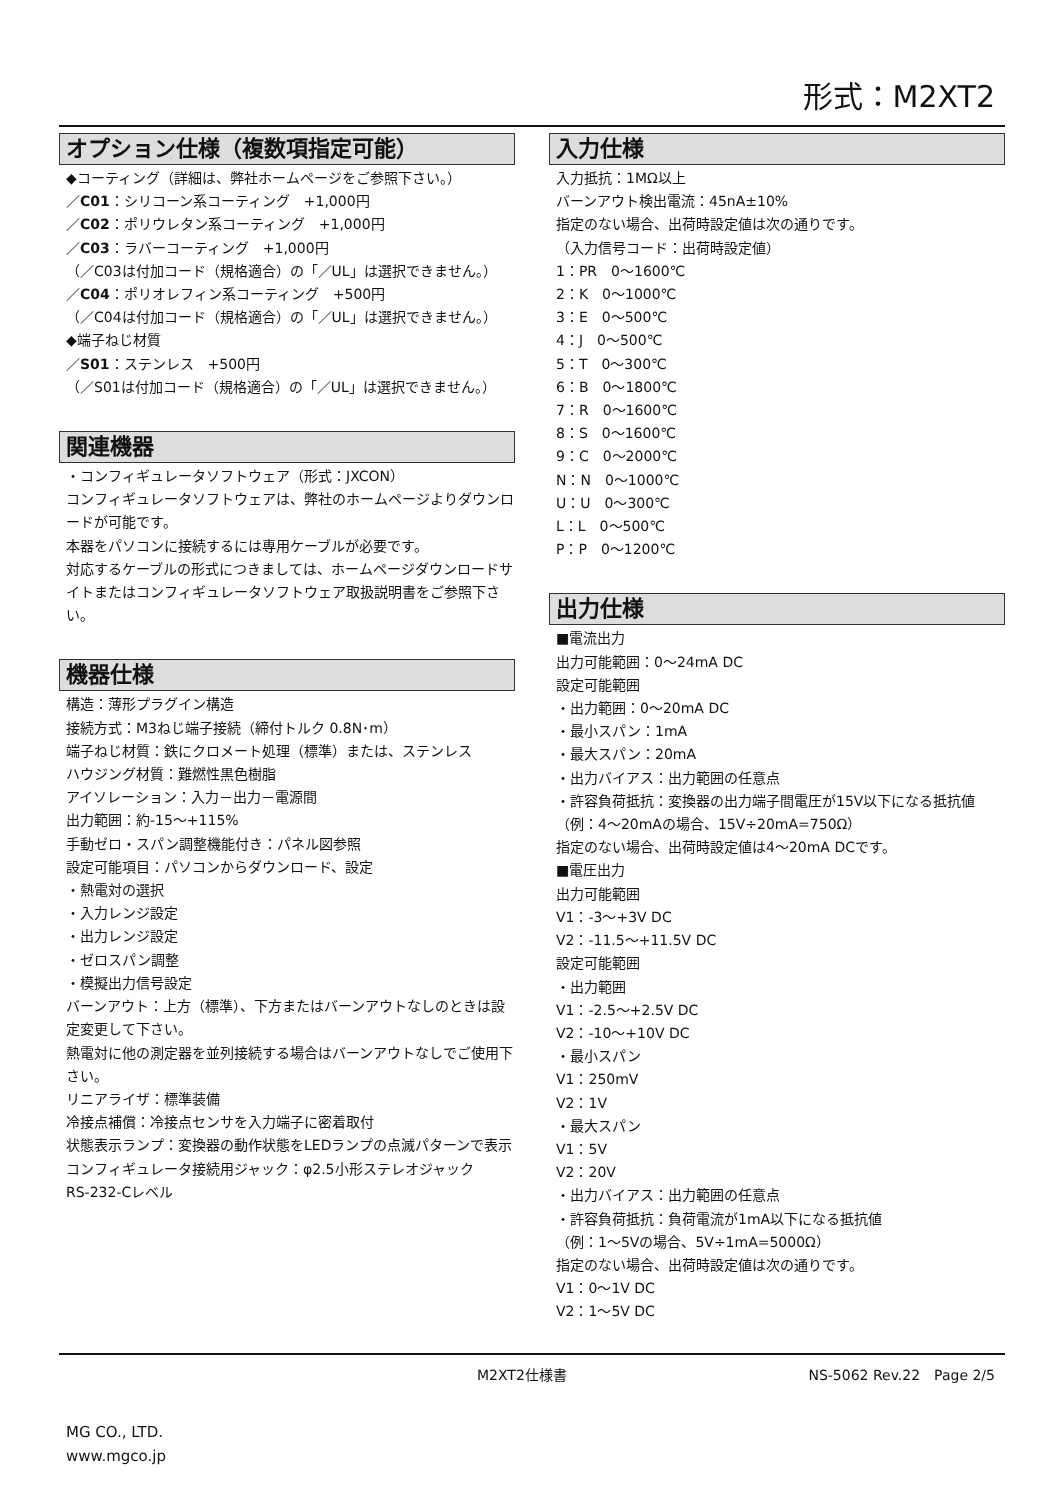形式：M2XT2
オプション仕様（複数項指定可能）
◆コーティング（詳細は、弊社ホームページをご参照下さい。）
／C01：シリコーン系コーティング　+1,000円
／C02：ポリウレタン系コーティング　+1,000円
／C03：ラバーコーティング　+1,000円
（／C03は付加コード（規格適合）の「／UL」は選択できません。）
／C04：ポリオレフィン系コーティング　+500円
（／C04は付加コード（規格適合）の「／UL」は選択できません。）
◆端子ねじ材質
／S01：ステンレス　+500円
（／S01は付加コード（規格適合）の「／UL」は選択できません。）
関連機器
・コンフィギュレータソフトウェア（形式：JXCON）
コンフィギュレータソフトウェアは、弊社のホームページよりダウンロードが可能です。
本器をパソコンに接続するには専用ケーブルが必要です。
対応するケーブルの形式につきましては、ホームページダウンロードサイトまたはコンフィギュレータソフトウェア取扱説明書をご参照下さい。
機器仕様
構造：薄形プラグイン構造
接続方式：M3ねじ端子接続（締付トルク 0.8N･m）
端子ねじ材質：鉄にクロメート処理（標準）または、ステンレス
ハウジング材質：難燃性黒色樹脂
アイソレーション：入力－出力－電源間
出力範囲：約-15～+115%
手動ゼロ・スパン調整機能付き：パネル図参照
設定可能項目：パソコンからダウンロード、設定
・熱電対の選択
・入力レンジ設定
・出力レンジ設定
・ゼロスパン調整
・模擬出力信号設定
バーンアウト：上方（標準）、下方またはバーンアウトなしのときは設定変更して下さい。
熱電対に他の測定器を並列接続する場合はバーンアウトなしでご使用下さい。
リニアライザ：標準装備
冷接点補償：冷接点センサを入力端子に密着取付
状態表示ランプ：変換器の動作状態をLEDランプの点滅パターンで表示
コンフィギュレータ接続用ジャック：φ2.5小形ステレオジャック
RS-232-Cレベル
入力仕様
入力抵抗：1MΩ以上
バーンアウト検出電流：45nA±10%
指定のない場合、出荷時設定値は次の通りです。
（入力信号コード：出荷時設定値）
1：PR　0～1600℃
2：K　0～1000℃
3：E　0～500℃
4：J　0～500℃
5：T　0～300℃
6：B　0～1800℃
7：R　0～1600℃
8：S　0～1600℃
9：C　0～2000℃
N：N　0～1000℃
U：U　0～300℃
L：L　0～500℃
P：P　0～1200℃
出力仕様
■電流出力
出力可能範囲：0～24mA DC
設定可能範囲
・出力範囲：0～20mA DC
・最小スパン：1mA
・最大スパン：20mA
・出力バイアス：出力範囲の任意点
・許容負荷抵抗：変換器の出力端子間電圧が15V以下になる抵抗値
（例：4～20mAの場合、15V÷20mA=750Ω）
指定のない場合、出荷時設定値は4～20mA DCです。
■電圧出力
出力可能範囲
V1：-3～+3V DC
V2：-11.5～+11.5V DC
設定可能範囲
・出力範囲
V1：-2.5～+2.5V DC
V2：-10～+10V DC
・最小スパン
V1：250mV
V2：1V
・最大スパン
V1：5V
V2：20V
・出力バイアス：出力範囲の任意点
・許容負荷抵抗：負荷電流が1mA以下になる抵抗値
（例：1～5Vの場合、5V÷1mA=5000Ω）
指定のない場合、出荷時設定値は次の通りです。
V1：0～1V DC
V2：1～5V DC
M2XT2仕様書 NS-5062 Rev.22　Page 2/5
MG CO., LTD.
www.mgco.jp